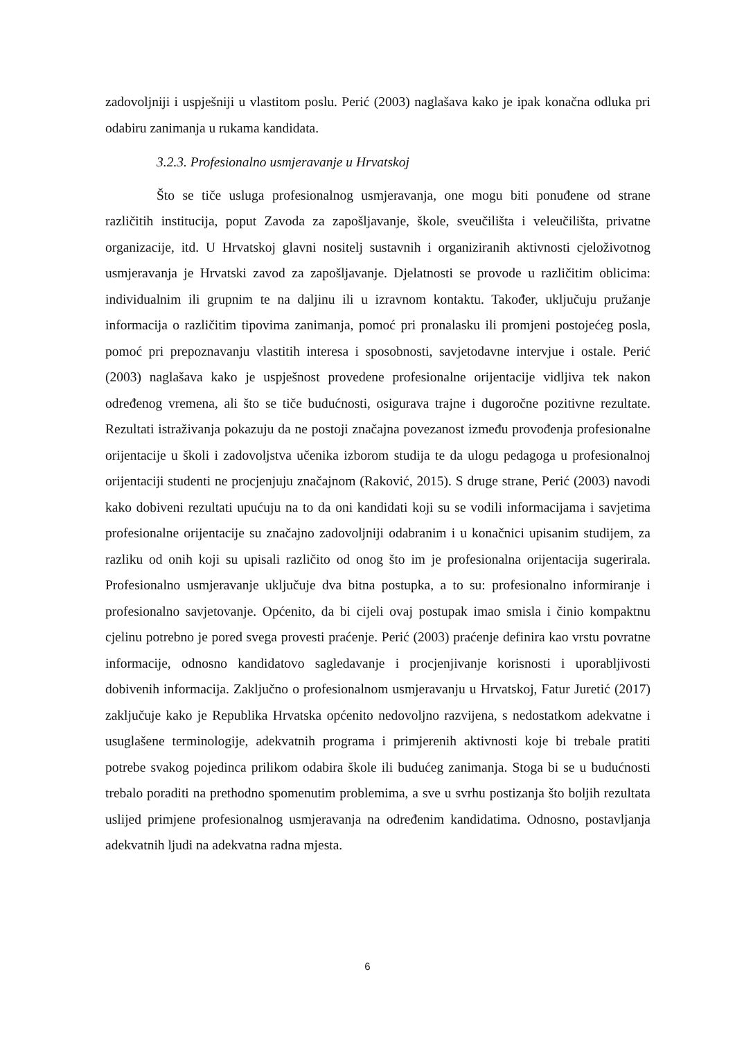zadovoljniji i uspješniji u vlastitom poslu. Perić (2003) naglašava kako je ipak konačna odluka pri odabiru zanimanja u rukama kandidata.
3.2.3. Profesionalno usmjeravanje u Hrvatskoj
Što se tiče usluga profesionalnog usmjeravanja, one mogu biti ponuđene od strane različitih institucija, poput Zavoda za zapošljavanje, škole, sveučilišta i veleučilišta, privatne organizacije, itd. U Hrvatskoj glavni nositelj sustavnih i organiziranih aktivnosti cjeloživotnog usmjeravanja je Hrvatski zavod za zapošljavanje. Djelatnosti se provode u različitim oblicima: individualnim ili grupnim te na daljinu ili u izravnom kontaktu. Također, uključuju pružanje informacija o različitim tipovima zanimanja, pomoć pri pronalasku ili promjeni postojećeg posla, pomoć pri prepoznavanju vlastitih interesa i sposobnosti, savjetodavne intervjue i ostale. Perić (2003) naglašava kako je uspješnost provedene profesionalne orijentacije vidljiva tek nakon određenog vremena, ali što se tiče budućnosti, osigurava trajne i dugoročne pozitivne rezultate. Rezultati istraživanja pokazuju da ne postoji značajna povezanost između provođenja profesionalne orijentacije u školi i zadovoljstva učenika izborom studija te da ulogu pedagoga u profesionalnoj orijentaciji studenti ne procjenjuju značajnom (Raković, 2015). S druge strane, Perić (2003) navodi kako dobiveni rezultati upućuju na to da oni kandidati koji su se vodili informacijama i savjetima profesionalne orijentacije su značajno zadovoljniji odabranim i u konačnici upisanim studijem, za razliku od onih koji su upisali različito od onog što im je profesionalna orijentacija sugerirala. Profesionalno usmjeravanje uključuje dva bitna postupka, a to su: profesionalno informiranje i profesionalno savjetovanje. Općenito, da bi cijeli ovaj postupak imao smisla i činio kompaktnu cjelinu potrebno je pored svega provesti praćenje. Perić (2003) praćenje definira kao vrstu povratne informacije, odnosno kandidatovo sagledavanje i procjenjivanje korisnosti i uporabljivosti dobivenih informacija. Zaključno o profesionalnom usmjeravanju u Hrvatskoj, Fatur Juretić (2017) zaključuje kako je Republika Hrvatska općenito nedovoljno razvijena, s nedostatkom adekvatne i usuglašene terminologije, adekvatnih programa i primjerenih aktivnosti koje bi trebale pratiti potrebe svakog pojedinca prilikom odabira škole ili budućeg zanimanja. Stoga bi se u budućnosti trebalo poraditi na prethodno spomenutim problemima, a sve u svrhu postizanja što boljih rezultata uslijed primjene profesionalnog usmjeravanja na određenim kandidatima. Odnosno, postavljanja adekvatnih ljudi na adekvatna radna mjesta.
6